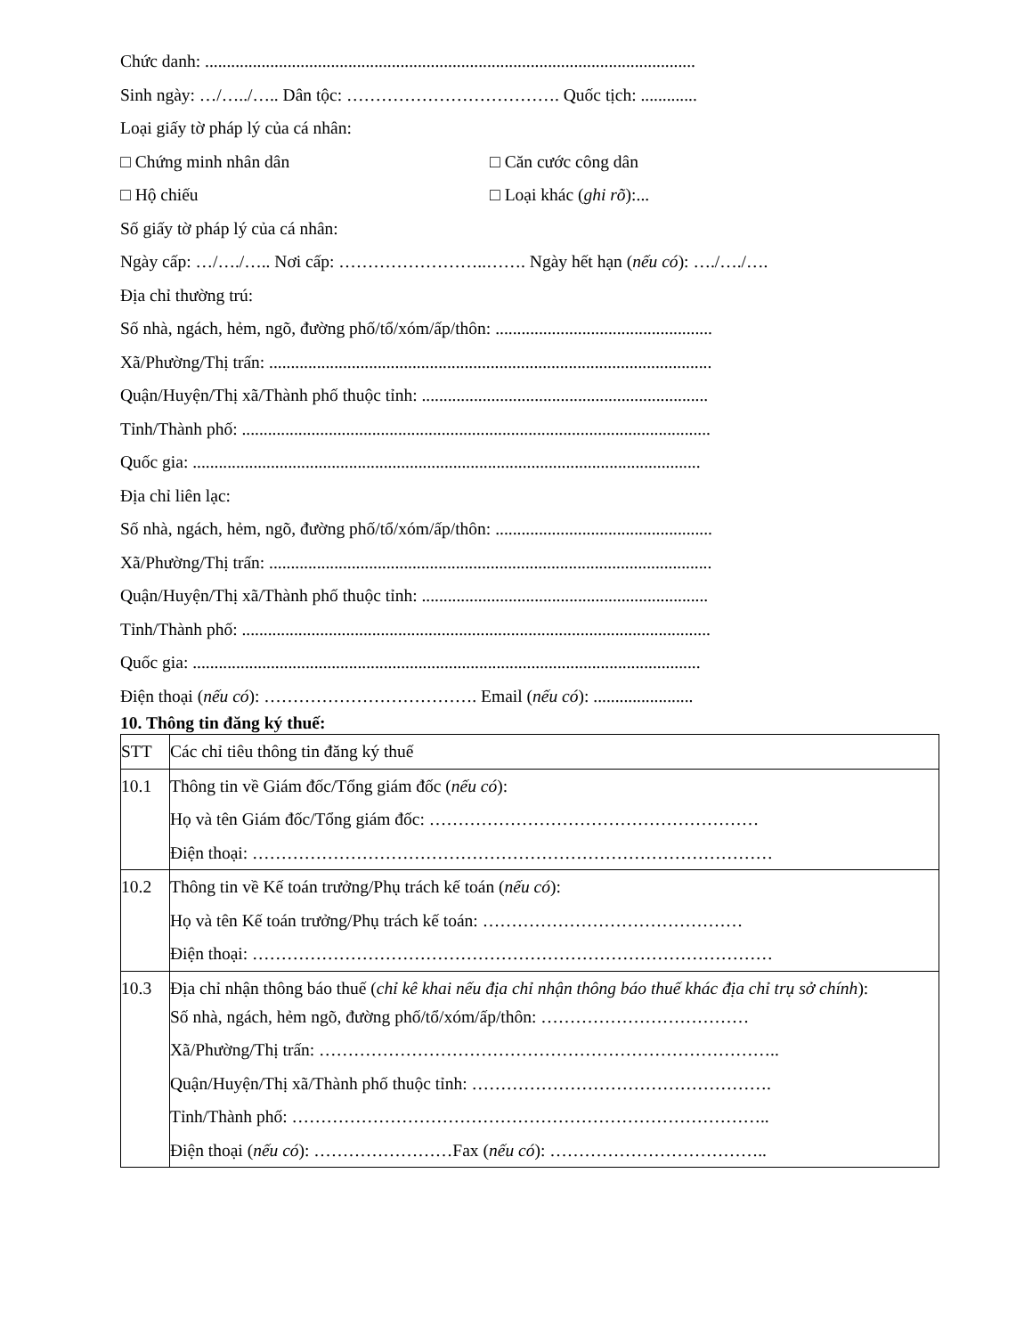Chức danh: .................................................................................................................
Sinh ngày: …/…../….. Dân tộc: ………………………………. Quốc tịch: .............
Loại giấy tờ pháp lý của cá nhân:
□ Chứng minh nhân dân □ Căn cước công dân
□ Hộ chiếu □ Loại khác (ghi rõ):...
Số giấy tờ pháp lý của cá nhân:
Ngày cấp: …/…./….. Nơi cấp: ……………………..……. Ngày hết hạn (nếu có): …./…./….
Địa chỉ thường trú:
Số nhà, ngách, hẻm, ngõ, đường phố/tổ/xóm/ấp/thôn: ..................................................
Xã/Phường/Thị trấn: ......................................................................................................
Quận/Huyện/Thị xã/Thành phố thuộc tỉnh: ..................................................................
Tỉnh/Thành phố: ............................................................................................................
Quốc gia: .....................................................................................................................
Địa chỉ liên lạc:
Số nhà, ngách, hẻm, ngõ, đường phố/tổ/xóm/ấp/thôn: ..................................................
Xã/Phường/Thị trấn: ......................................................................................................
Quận/Huyện/Thị xã/Thành phố thuộc tỉnh: ..................................................................
Tỉnh/Thành phố: ............................................................................................................
Quốc gia: .....................................................................................................................
Điện thoại (nếu có): ………………………………. Email (nếu có): .......................
10. Thông tin đăng ký thuế:
| STT | Các chỉ tiêu thông tin đăng ký thuế |
| 10.1 | Thông tin về Giám đốc/Tổng giám đốc ( nếu có ): Họ và tên Giám đốc/Tổng giám đốc: ………………………………………………… Điện thoại: ……………………………………………………………………………… |
| 10.2 | Thông tin về Kế toán trưởng/Phụ trách kế toán ( nếu có ): Họ và tên Kế toán trưởng/Phụ trách kế toán: ……………………………………… Điện thoại: ……………………………………………………………………………… |
| 10.3 | Địa chỉ nhận thông báo thuế ( chỉ kê khai nếu địa chỉ nhận thông báo thuế khác địa chỉ trụ sở chính ): Số nhà, ngách, hẻm ngõ, đường phố/tổ/xóm/ấp/thôn: ……………………………… Xã/Phường/Thị trấn: …………………………………………………………………….. Quận/Huyện/Thị xã/Thành phố thuộc tỉnh: ……………………………………………. Tỉnh/Thành phố: ……………………………………………………………………….. Điện thoại ( nếu có ): ……………………Fax ( nếu có ): ……………………………….. |